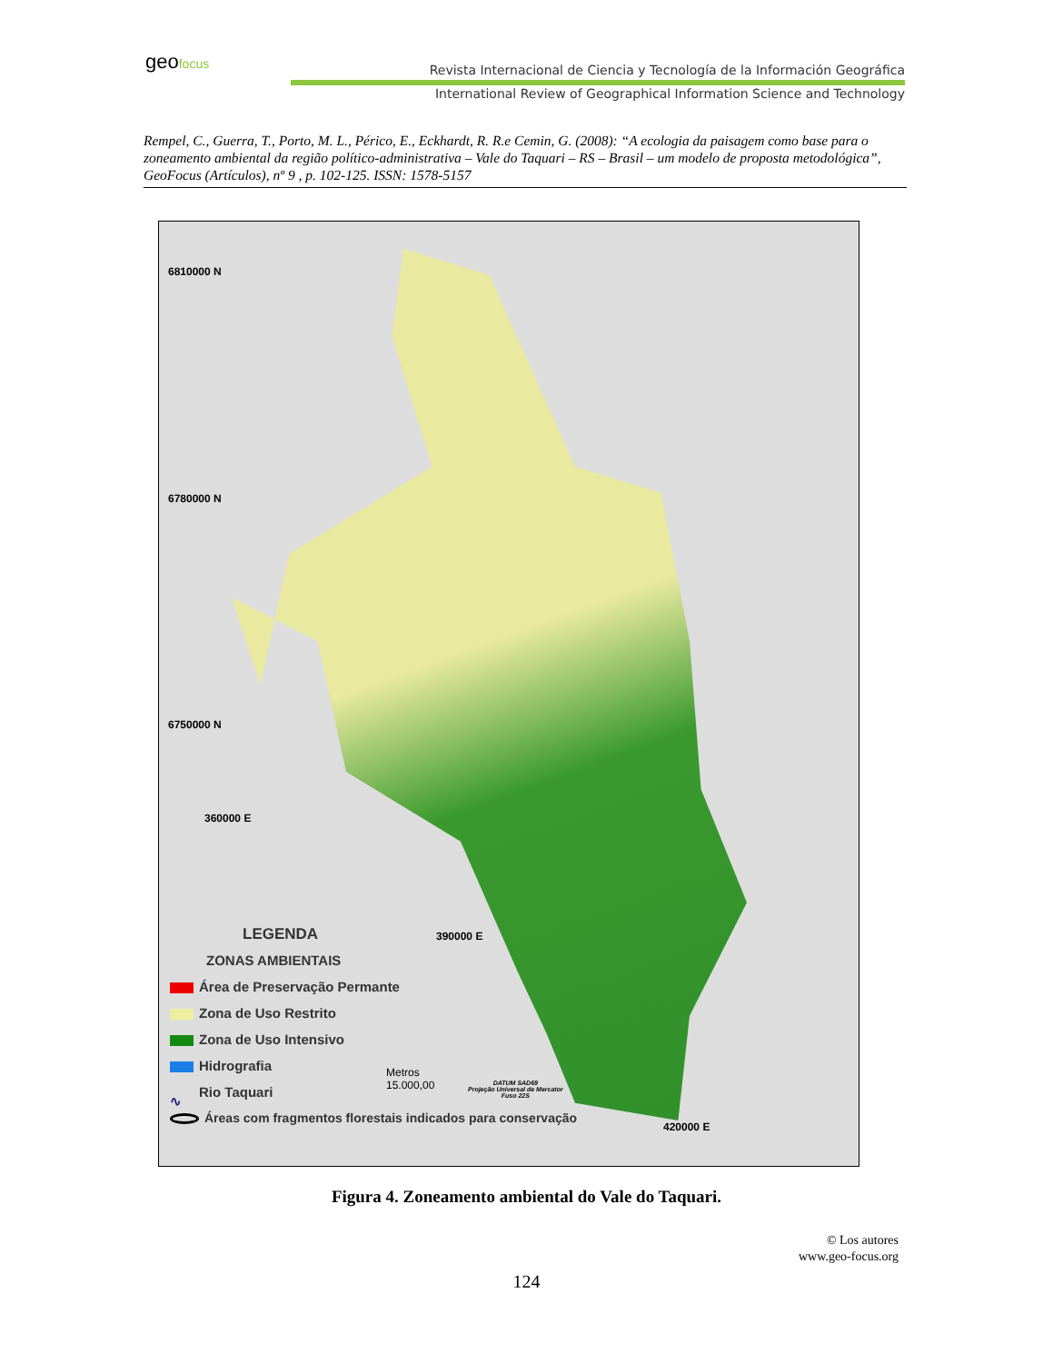geo focus
Revista Internacional de Ciencia y Tecnología de la Información Geográfica
International Review of Geographical Information Science and Technology
Rempel, C., Guerra, T., Porto, M. L., Périco, E., Eckhardt, R. R.e Cemin, G. (2008): “A ecologia da paisagem como base para o zoneamento ambiental da região político-administrativa – Vale do Taquari – RS – Brasil – um modelo de proposta metodológica”, GeoFocus (Artículos), nº 9 , p. 102-125. ISSN: 1578-5157
6810000 N
6780000 N
6750000 N
360000 E
390000 E
420000 E
LEGENDA
ZONAS AMBIENTAIS
Área de Preservação Permante
Zona de Uso Restrito
Zona de Uso Intensivo
Hidrografia
∿ Rio Taquari
Áreas com fragmentos florestais indicados para conservação
Metros
15.000,00
DATUM SAD69
Projeção Universal de Mercator
Fuso 22S
Figura 4. Zoneamento ambiental do Vale do Taquari.
© Los autores
www.geo-focus.org
124